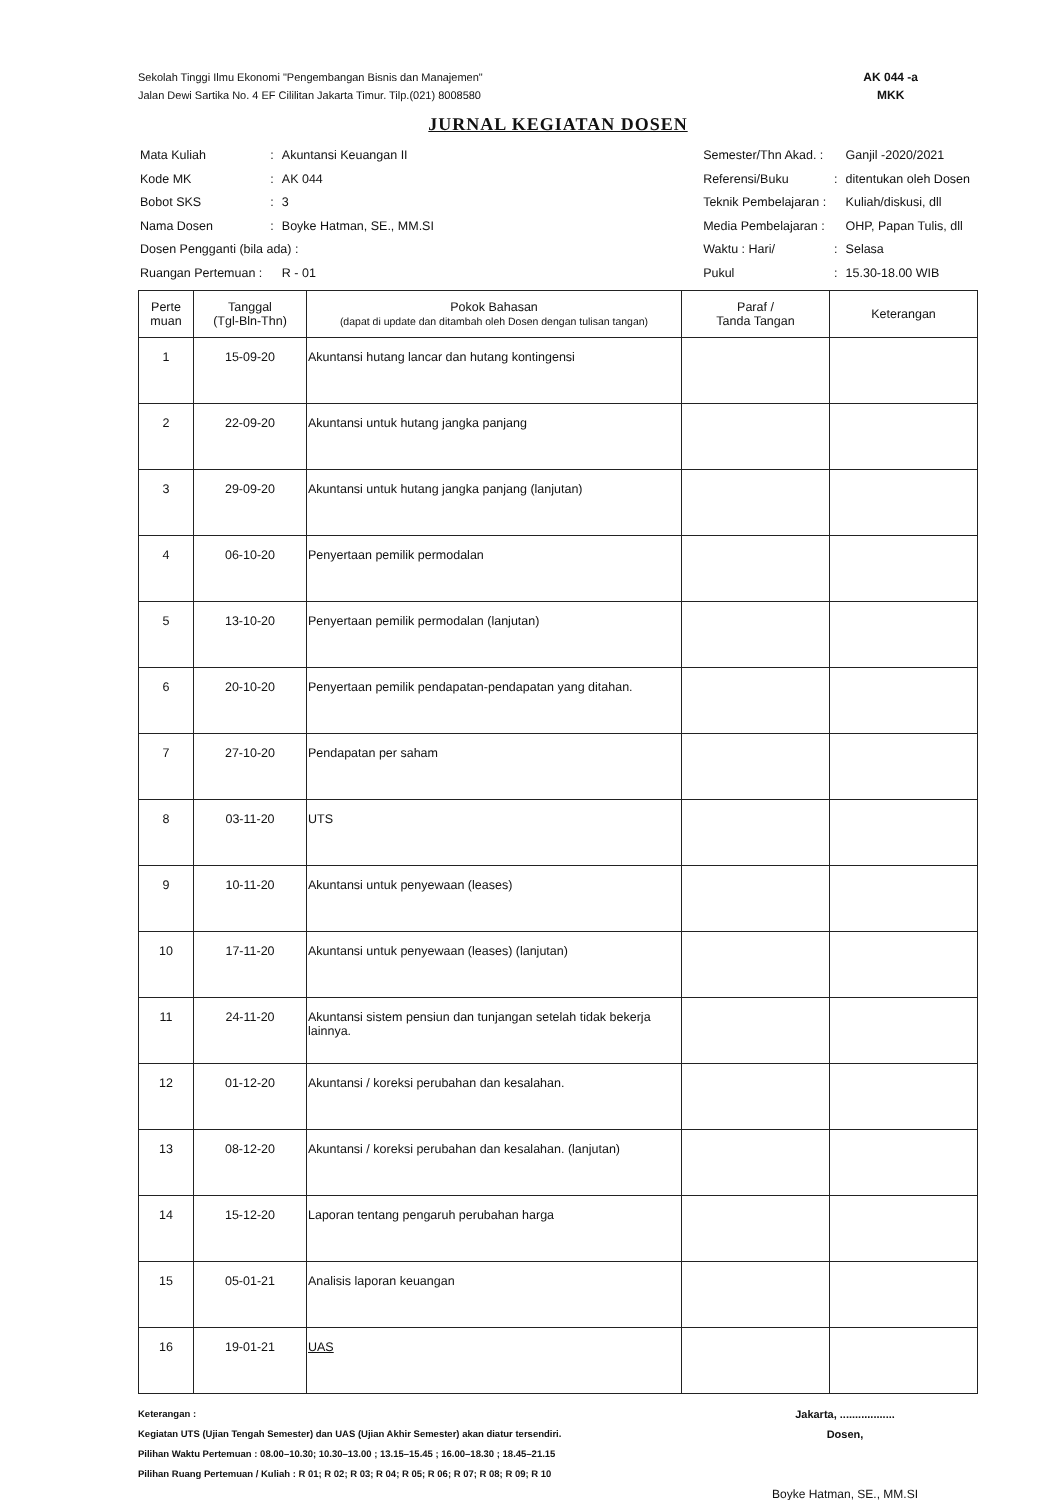Sekolah Tinggi Ilmu Ekonomi "Pengembangan Bisnis dan Manajemen"
Jalan Dewi Sartika No. 4 EF Cililitan Jakarta Timur. Tilp.(021) 8008580
AK 044 -a
MKK
JURNAL KEGIATAN DOSEN
| Mata Kuliah | : | Akuntansi Keuangan II |
| Kode MK | : | AK 044 |
| Bobot SKS | : | 3 |
| Nama Dosen | : | Boyke Hatman, SE., MM.SI |
| Dosen Pengganti (bila ada) : | | |
| Ruangan Pertemuan : | | R - 01 |
| Semester/Thn Akad. : | | Ganjil -2020/2021 |
| Referensi/Buku | : | ditentukan oleh Dosen |
| Teknik Pembelajaran : | | Kuliah/diskusi, dll |
| Media Pembelajaran : | | OHP, Papan Tulis, dll |
| Waktu : Hari/ | : | Selasa |
| Pukul | : | 15.30-18.00 WIB |
| Perte muan | Tanggal (Tgl-Bln-Thn) | Pokok Bahasan (dapat di update dan ditambah oleh Dosen dengan tulisan tangan) | Paraf / Tanda Tangan | Keterangan |
| --- | --- | --- | --- | --- |
| 1 | 15-09-20 | Akuntansi hutang lancar dan hutang kontingensi | | |
| 2 | 22-09-20 | Akuntansi untuk hutang jangka panjang | | |
| 3 | 29-09-20 | Akuntansi untuk hutang jangka panjang (lanjutan) | | |
| 4 | 06-10-20 | Penyertaan pemilik permodalan | | |
| 5 | 13-10-20 | Penyertaan pemilik permodalan (lanjutan) | | |
| 6 | 20-10-20 | Penyertaan pemilik pendapatan-pendapatan yang ditahan. | | |
| 7 | 27-10-20 | Pendapatan per saham | | |
| 8 | 03-11-20 | UTS | | |
| 9 | 10-11-20 | Akuntansi untuk penyewaan (leases) | | |
| 10 | 17-11-20 | Akuntansi untuk penyewaan (leases) (lanjutan) | | |
| 11 | 24-11-20 | Akuntansi sistem pensiun dan tunjangan setelah tidak bekerja lainnya. | | |
| 12 | 01-12-20 | Akuntansi / koreksi perubahan dan kesalahan. | | |
| 13 | 08-12-20 | Akuntansi / koreksi perubahan dan kesalahan. (lanjutan) | | |
| 14 | 15-12-20 | Laporan tentang pengaruh perubahan harga | | |
| 15 | 05-01-21 | Analisis laporan keuangan | | |
| 16 | 19-01-21 | UAS | | |
Keterangan :
Kegiatan UTS (Ujian Tengah Semester) dan UAS (Ujian Akhir Semester) akan diatur tersendiri.
Pilihan Waktu Pertemuan : 08.00–10.30; 10.30–13.00 ; 13.15–15.45 ; 16.00–18.30 ; 18.45–21.15
Pilihan Ruang Pertemuan / Kuliah : R 01; R 02; R 03; R 04; R 05; R 06; R 07; R 08; R 09; R 10
Jakarta, ..................
Dosen,
Boyke Hatman, SE., MM.SI